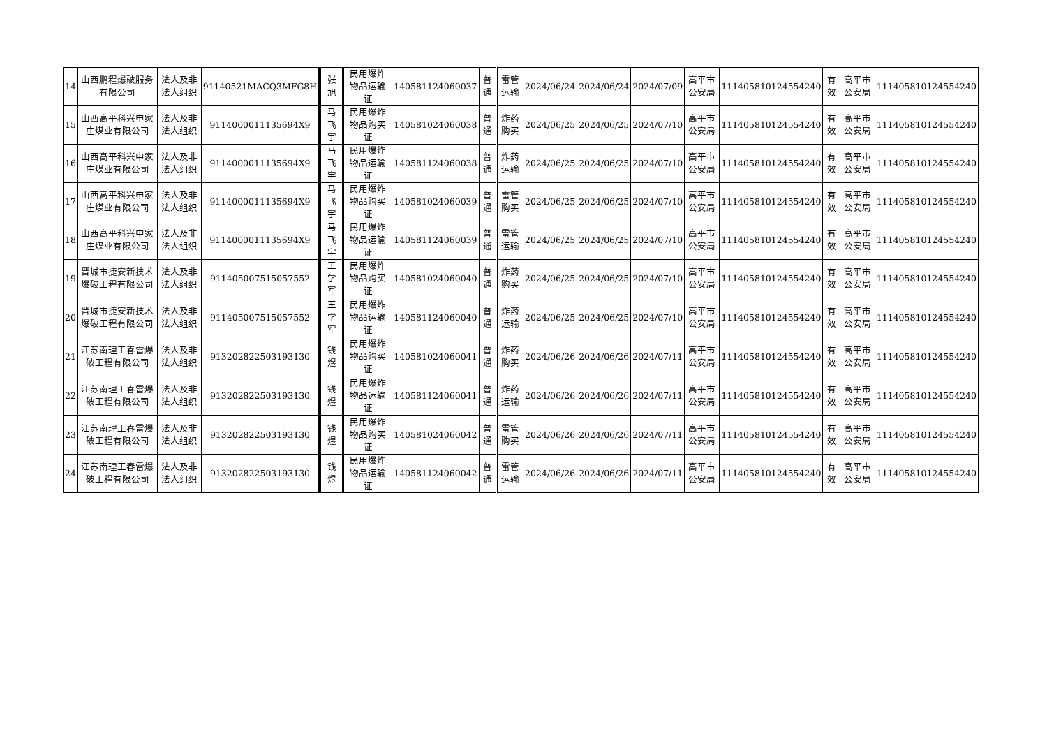| 14 | 山西鹏程爆破服务有限公司 | 法人及非法人组织 | 91140521MACQ3MFG8H | 张旭 | 民用爆炸物品运输证 | 140581124060037 | 普通 | 雷管运输 | 2024/06/24 | 2024/06/24 | 2024/07/09 | 高平市公安局 | 111405810124554240 | 有效 | 高平市公安局 | 111405810124554240 |
| 15 | 山西高平科兴申家庄煤业有限公司 | 法人及非法人组织 | 9114000011135694X9 | 马飞宇 | 民用爆炸物品购买证 | 140581024060038 | 普通 | 炸药购买 | 2024/06/25 | 2024/06/25 | 2024/07/10 | 高平市公安局 | 111405810124554240 | 有效 | 高平市公安局 | 111405810124554240 |
| 16 | 山西高平科兴申家庄煤业有限公司 | 法人及非法人组织 | 9114000011135694X9 | 马飞宇 | 民用爆炸物品运输证 | 140581124060038 | 普通 | 炸药运输 | 2024/06/25 | 2024/06/25 | 2024/07/10 | 高平市公安局 | 111405810124554240 | 有效 | 高平市公安局 | 111405810124554240 |
| 17 | 山西高平科兴申家庄煤业有限公司 | 法人及非法人组织 | 9114000011135694X9 | 马飞宇 | 民用爆炸物品购买证 | 140581024060039 | 普通 | 雷管购买 | 2024/06/25 | 2024/06/25 | 2024/07/10 | 高平市公安局 | 111405810124554240 | 有效 | 高平市公安局 | 111405810124554240 |
| 18 | 山西高平科兴申家庄煤业有限公司 | 法人及非法人组织 | 9114000011135694X9 | 马飞宇 | 民用爆炸物品运输证 | 140581124060039 | 普通 | 雷管运输 | 2024/06/25 | 2024/06/25 | 2024/07/10 | 高平市公安局 | 111405810124554240 | 有效 | 高平市公安局 | 111405810124554240 |
| 19 | 晋城市捷安新技术爆破工程有限公司 | 法人及非法人组织 | 911405007515057552 | 王学军 | 民用爆炸物品购买证 | 140581024060040 | 普通 | 炸药购买 | 2024/06/25 | 2024/06/25 | 2024/07/10 | 高平市公安局 | 111405810124554240 | 有效 | 高平市公安局 | 111405810124554240 |
| 20 | 晋城市捷安新技术爆破工程有限公司 | 法人及非法人组织 | 911405007515057552 | 王学军 | 民用爆炸物品运输证 | 140581124060040 | 普通 | 炸药运输 | 2024/06/25 | 2024/06/25 | 2024/07/10 | 高平市公安局 | 111405810124554240 | 有效 | 高平市公安局 | 111405810124554240 |
| 21 | 江苏南理工春雷爆破工程有限公司 | 法人及非法人组织 | 913202822503193130 | 钱煜 | 民用爆炸物品购买证 | 140581024060041 | 普通 | 炸药购买 | 2024/06/26 | 2024/06/26 | 2024/07/11 | 高平市公安局 | 111405810124554240 | 有效 | 高平市公安局 | 111405810124554240 |
| 22 | 江苏南理工春雷爆破工程有限公司 | 法人及非法人组织 | 913202822503193130 | 钱煜 | 民用爆炸物品运输证 | 140581124060041 | 普通 | 炸药运输 | 2024/06/26 | 2024/06/26 | 2024/07/11 | 高平市公安局 | 111405810124554240 | 有效 | 高平市公安局 | 111405810124554240 |
| 23 | 江苏南理工春雷爆破工程有限公司 | 法人及非法人组织 | 913202822503193130 | 钱煜 | 民用爆炸物品购买证 | 140581024060042 | 普通 | 雷管购买 | 2024/06/26 | 2024/06/26 | 2024/07/11 | 高平市公安局 | 111405810124554240 | 有效 | 高平市公安局 | 111405810124554240 |
| 24 | 江苏南理工春雷爆破工程有限公司 | 法人及非法人组织 | 913202822503193130 | 钱煜 | 民用爆炸物品运输证 | 140581124060042 | 普通 | 雷管运输 | 2024/06/26 | 2024/06/26 | 2024/07/11 | 高平市公安局 | 111405810124554240 | 有效 | 高平市公安局 | 111405810124554240 |